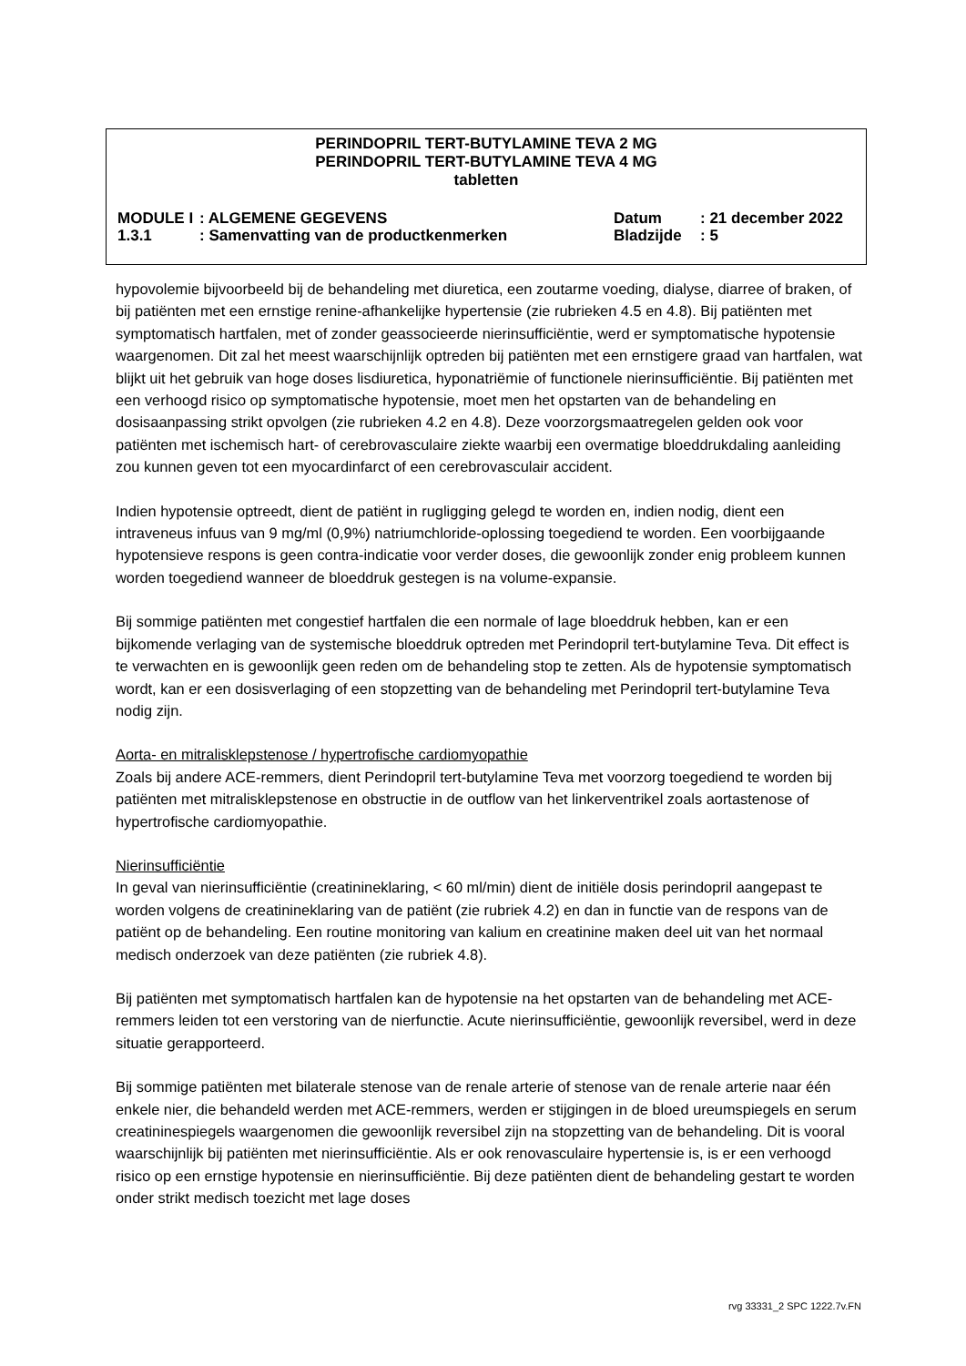PERINDOPRIL TERT-BUTYLAMINE TEVA 2 MG
PERINDOPRIL TERT-BUTYLAMINE TEVA 4 MG
tabletten
| MODULE I | : ALGEMENE GEGEVENS | Datum | : 21 december 2022 |
| 1.3.1 | : Samenvatting van de productkenmerken | Bladzijde | : 5 |
hypovolemie bijvoorbeeld bij de behandeling met diuretica, een zoutarme voeding, dialyse, diarree of braken, of bij patiënten met een ernstige renine-afhankelijke hypertensie (zie rubrieken 4.5 en 4.8). Bij patiënten met symptomatisch hartfalen, met of zonder geassocieerde nierinsufficiëntie, werd er symptomatische hypotensie waargenomen. Dit zal het meest waarschijnlijk optreden bij patiënten met een ernstigere graad van hartfalen, wat blijkt uit het gebruik van hoge doses lisdiuretica, hyponatriëmie of functionele nierinsufficiëntie. Bij patiënten met een verhoogd risico op symptomatische hypotensie, moet men het opstarten van de behandeling en dosisaanpassing strikt opvolgen (zie rubrieken 4.2 en 4.8). Deze voorzorgsmaatregelen gelden ook voor patiënten met ischemisch hart- of cerebrovasculaire ziekte waarbij een overmatige bloeddrukdaling aanleiding zou kunnen geven tot een myocardinfarct of een cerebrovasculair accident.
Indien hypotensie optreedt, dient de patiënt in rugligging gelegd te worden en, indien nodig, dient een intraveneus infuus van 9 mg/ml (0,9%) natriumchloride-oplossing toegediend te worden. Een voorbijgaande hypotensieve respons is geen contra-indicatie voor verder doses, die gewoonlijk zonder enig probleem kunnen worden toegediend wanneer de bloeddruk gestegen is na volume-expansie.
Bij sommige patiënten met congestief hartfalen die een normale of lage bloeddruk hebben, kan er een bijkomende verlaging van de systemische bloeddruk optreden met Perindopril tert-butylamine Teva. Dit effect is te verwachten en is gewoonlijk geen reden om de behandeling stop te zetten. Als de hypotensie symptomatisch wordt, kan er een dosisverlaging of een stopzetting van de behandeling met Perindopril tert-butylamine Teva nodig zijn.
Aorta- en mitralisklepstenose / hypertrofische cardiomyopathie
Zoals bij andere ACE-remmers, dient Perindopril tert-butylamine Teva met voorzorg toegediend te worden bij patiënten met mitralisklepstenose en obstructie in de outflow van het linkerventrikel zoals aortastenose of hypertrofische cardiomyopathie.
Nierinsufficiëntie
In geval van nierinsufficiëntie (creatinineklaring, < 60 ml/min) dient de initiële dosis perindopril aangepast te worden volgens de creatinineklaring van de patiënt (zie rubriek 4.2) en dan in functie van de respons van de patiënt op de behandeling. Een routine monitoring van kalium en creatinine maken deel uit van het normaal medisch onderzoek van deze patiënten (zie rubriek 4.8).
Bij patiënten met symptomatisch hartfalen kan de hypotensie na het opstarten van de behandeling met ACE-remmers leiden tot een verstoring van de nierfunctie. Acute nierinsufficiëntie, gewoonlijk reversibel, werd in deze situatie gerapporteerd.
Bij sommige patiënten met bilaterale stenose van de renale arterie of stenose van de renale arterie naar één enkele nier, die behandeld werden met ACE-remmers, werden er stijgingen in de bloed ureumspiegels en serum creatininespiegels waargenomen die gewoonlijk reversibel zijn na stopzetting van de behandeling. Dit is vooral waarschijnlijk bij patiënten met nierinsufficiëntie. Als er ook renovasculaire hypertensie is, is er een verhoogd risico op een ernstige hypotensie en nierinsufficiëntie. Bij deze patiënten dient de behandeling gestart te worden onder strikt medisch toezicht met lage doses
rvg 33331_2 SPC 1222.7v.FN